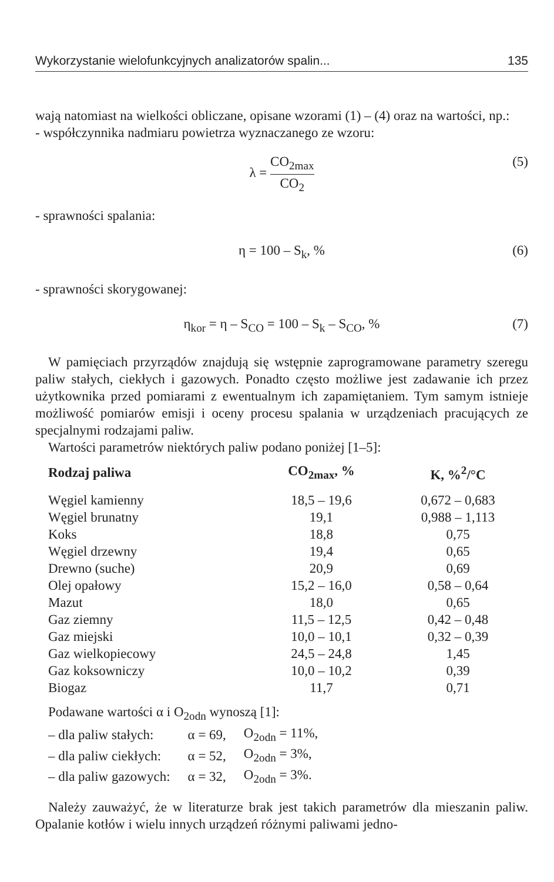Wykorzystanie wielofunkcyjnych analizatorów spalin... 135
wają natomiast na wielkości obliczane, opisane wzorami (1) – (4) oraz na wartości, np.:
- współczynnika nadmiaru powietrza wyznaczanego ze wzoru:
λ = CO<sub>2max</sub> CO<sub>2</sub> (5)
- sprawności spalania:
η = 100 – S<sub>k</sub>, % (6)
- sprawności skorygowanej:
η<sub>kor</sub> = η – S<sub>CO</sub> = 100 – S<sub>k</sub> – S<sub>CO</sub>, % (7)
W pamięciach przyrządów znajdują się wstępnie zaprogramowane parametry szeregu paliw stałych, ciekłych i gazowych. Ponadto często możliwe jest zadawanie ich przez użytkownika przed pomiarami z ewentualnym ich zapamiętaniem. Tym samym istnieje możliwość pomiarów emisji i oceny procesu spalania w urządzeniach pracujących ze specjalnymi rodzajami paliw.
Wartości parametrów niektórych paliw podano poniżej [1–5]:
| Rodzaj paliwa | CO<sub>2max</sub>, % | K, %<sup>2</sup>/°C |
| --- | --- | --- |
| Węgiel kamienny | 18,5 – 19,6 | 0,672 – 0,683 |
| Węgiel brunatny | 19,1 | 0,988 – 1,113 |
| Koks | 18,8 | 0,75 |
| Węgiel drzewny | 19,4 | 0,65 |
| Drewno (suche) | 20,9 | 0,69 |
| Olej opałowy | 15,2 – 16,0 | 0,58 – 0,64 |
| Mazut | 18,0 | 0,65 |
| Gaz ziemny | 11,5 – 12,5 | 0,42 – 0,48 |
| Gaz miejski | 10,0 – 10,1 | 0,32 – 0,39 |
| Gaz wielkopiecowy | 24,5 – 24,8 | 1,45 |
| Gaz koksowniczy | 10,0 – 10,2 | 0,39 |
| Biogaz | 11,7 | 0,71 |
Podawane wartości α i O<sub>2odn</sub> wynoszą [1]:
| – dla paliw stałych: | α = 69, | O<sub>2odn</sub> = 11%, |
| – dla paliw ciekłych: | α = 52, | O<sub>2odn</sub> = 3%, |
| – dla paliw gazowych: | α = 32, | O<sub>2odn</sub> = 3%. |
Należy zauważyć, że w literaturze brak jest takich parametrów dla mieszanin paliw. Opalanie kotłów i wielu innych urządzeń różnymi paliwami jedno-